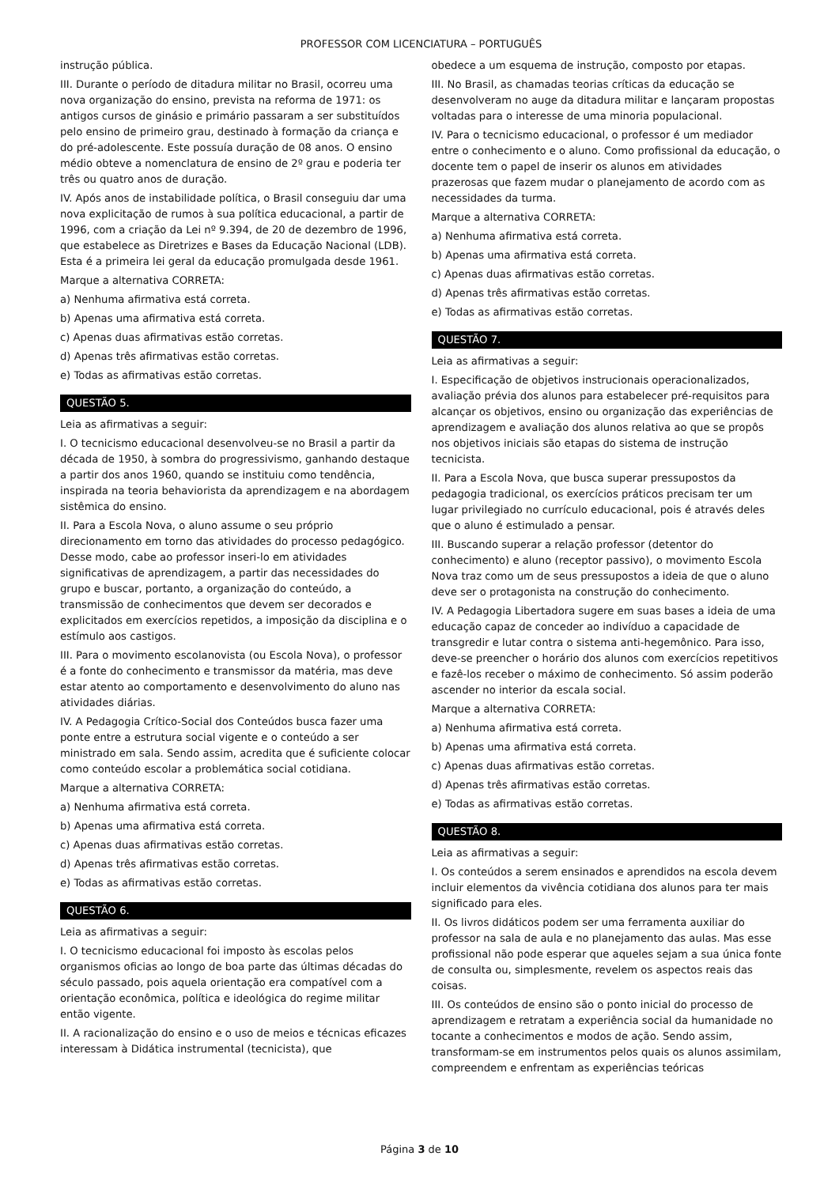PROFESSOR COM LICENCIATURA – PORTUGUÊS
instrução pública.
III. Durante o período de ditadura militar no Brasil, ocorreu uma nova organização do ensino, prevista na reforma de 1971: os antigos cursos de ginásio e primário passaram a ser substituídos pelo ensino de primeiro grau, destinado à formação da criança e do pré-adolescente. Este possuía duração de 08 anos. O ensino médio obteve a nomenclatura de ensino de 2º grau e poderia ter três ou quatro anos de duração.
IV. Após anos de instabilidade política, o Brasil conseguiu dar uma nova explicitação de rumos à sua política educacional, a partir de 1996, com a criação da Lei nº 9.394, de 20 de dezembro de 1996, que estabelece as Diretrizes e Bases da Educação Nacional (LDB). Esta é a primeira lei geral da educação promulgada desde 1961.
Marque a alternativa CORRETA:
a) Nenhuma afirmativa está correta.
b) Apenas uma afirmativa está correta.
c) Apenas duas afirmativas estão corretas.
d) Apenas três afirmativas estão corretas.
e) Todas as afirmativas estão corretas.
QUESTÃO 5.
Leia as afirmativas a seguir:
I. O tecnicismo educacional desenvolveu-se no Brasil a partir da década de 1950, à sombra do progressivismo, ganhando destaque a partir dos anos 1960, quando se instituiu como tendência, inspirada na teoria behaviorista da aprendizagem e na abordagem sistêmica do ensino.
II. Para a Escola Nova, o aluno assume o seu próprio direcionamento em torno das atividades do processo pedagógico. Desse modo, cabe ao professor inseri-lo em atividades significativas de aprendizagem, a partir das necessidades do grupo e buscar, portanto, a organização do conteúdo, a transmissão de conhecimentos que devem ser decorados e explicitados em exercícios repetidos, a imposição da disciplina e o estímulo aos castigos.
III. Para o movimento escolanovista (ou Escola Nova), o professor é a fonte do conhecimento e transmissor da matéria, mas deve estar atento ao comportamento e desenvolvimento do aluno nas atividades diárias.
IV. A Pedagogia Crítico-Social dos Conteúdos busca fazer uma ponte entre a estrutura social vigente e o conteúdo a ser ministrado em sala. Sendo assim, acredita que é suficiente colocar como conteúdo escolar a problemática social cotidiana.
Marque a alternativa CORRETA:
a) Nenhuma afirmativa está correta.
b) Apenas uma afirmativa está correta.
c) Apenas duas afirmativas estão corretas.
d) Apenas três afirmativas estão corretas.
e) Todas as afirmativas estão corretas.
QUESTÃO 6.
Leia as afirmativas a seguir:
I. O tecnicismo educacional foi imposto às escolas pelos organismos oficias ao longo de boa parte das últimas décadas do século passado, pois aquela orientação era compatível com a orientação econômica, política e ideológica do regime militar então vigente.
II. A racionalização do ensino e o uso de meios e técnicas eficazes interessam à Didática instrumental (tecnicista), que
obedece a um esquema de instrução, composto por etapas.
III. No Brasil, as chamadas teorias críticas da educação se desenvolveram no auge da ditadura militar e lançaram propostas voltadas para o interesse de uma minoria populacional.
IV. Para o tecnicismo educacional, o professor é um mediador entre o conhecimento e o aluno. Como profissional da educação, o docente tem o papel de inserir os alunos em atividades prazerosas que fazem mudar o planejamento de acordo com as necessidades da turma.
Marque a alternativa CORRETA:
a) Nenhuma afirmativa está correta.
b) Apenas uma afirmativa está correta.
c) Apenas duas afirmativas estão corretas.
d) Apenas três afirmativas estão corretas.
e) Todas as afirmativas estão corretas.
QUESTÃO 7.
Leia as afirmativas a seguir:
I. Especificação de objetivos instrucionais operacionalizados, avaliação prévia dos alunos para estabelecer pré-requisitos para alcançar os objetivos, ensino ou organização das experiências de aprendizagem e avaliação dos alunos relativa ao que se propôs nos objetivos iniciais são etapas do sistema de instrução tecnicista.
II. Para a Escola Nova, que busca superar pressupostos da pedagogia tradicional, os exercícios práticos precisam ter um lugar privilegiado no currículo educacional, pois é através deles que o aluno é estimulado a pensar.
III. Buscando superar a relação professor (detentor do conhecimento) e aluno (receptor passivo), o movimento Escola Nova traz como um de seus pressupostos a ideia de que o aluno deve ser o protagonista na construção do conhecimento.
IV. A Pedagogia Libertadora sugere em suas bases a ideia de uma educação capaz de conceder ao indivíduo a capacidade de transgredir e lutar contra o sistema anti-hegemônico. Para isso, deve-se preencher o horário dos alunos com exercícios repetitivos e fazê-los receber o máximo de conhecimento. Só assim poderão ascender no interior da escala social.
Marque a alternativa CORRETA:
a) Nenhuma afirmativa está correta.
b) Apenas uma afirmativa está correta.
c) Apenas duas afirmativas estão corretas.
d) Apenas três afirmativas estão corretas.
e) Todas as afirmativas estão corretas.
QUESTÃO 8.
Leia as afirmativas a seguir:
I. Os conteúdos a serem ensinados e aprendidos na escola devem incluir elementos da vivência cotidiana dos alunos para ter mais significado para eles.
II. Os livros didáticos podem ser uma ferramenta auxiliar do professor na sala de aula e no planejamento das aulas. Mas esse profissional não pode esperar que aqueles sejam a sua única fonte de consulta ou, simplesmente, revelem os aspectos reais das coisas.
III. Os conteúdos de ensino são o ponto inicial do processo de aprendizagem e retratam a experiência social da humanidade no tocante a conhecimentos e modos de ação. Sendo assim, transformam-se em instrumentos pelos quais os alunos assimilam, compreendem e enfrentam as experiências teóricas
Página 3 de 10